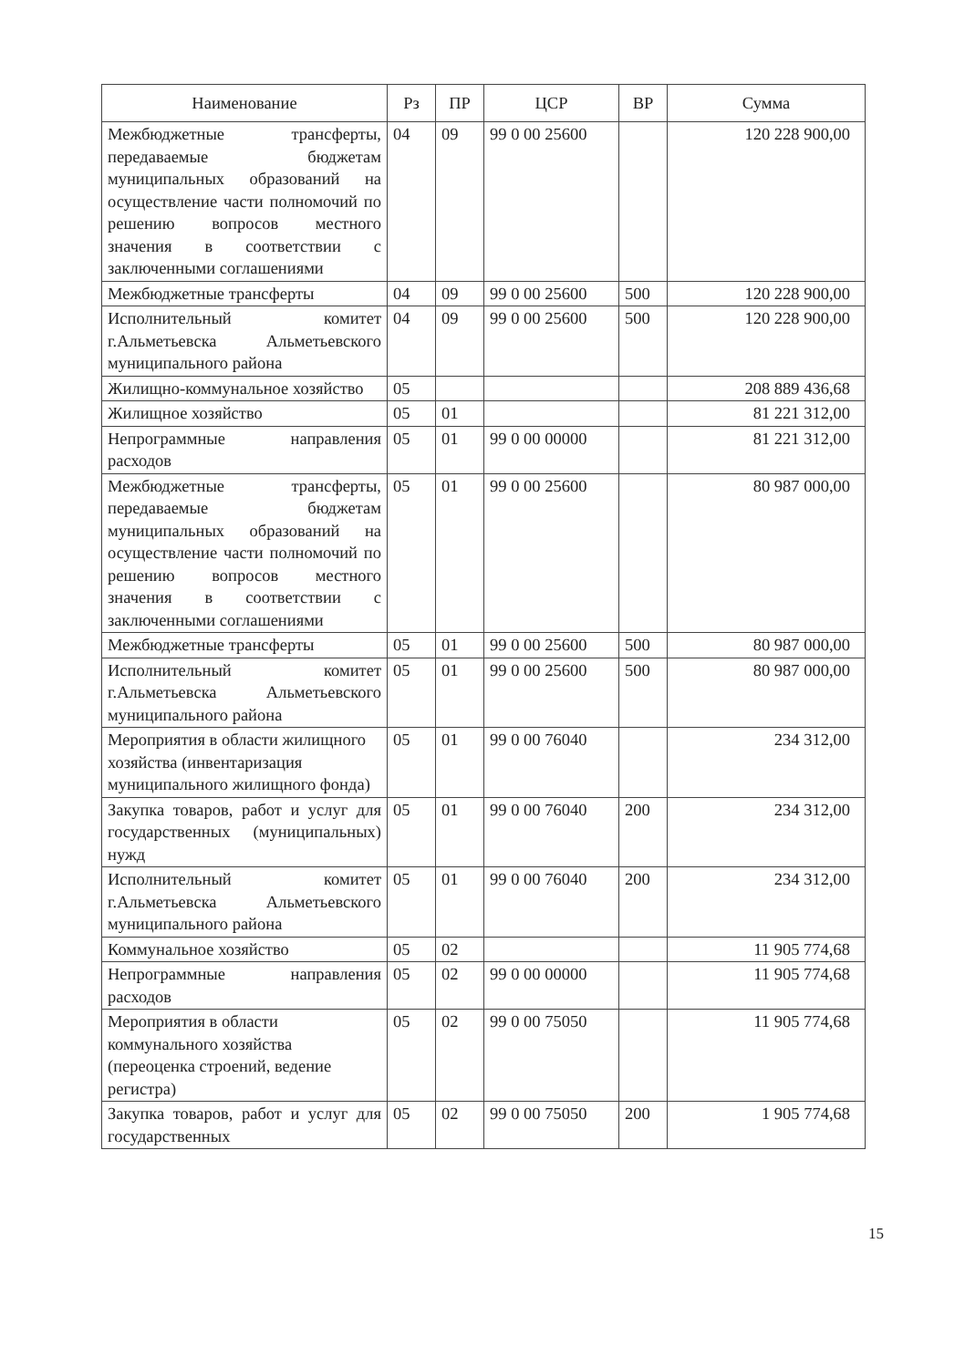| Наименование | Рз | ПР | ЦСР | ВР | Сумма |
| --- | --- | --- | --- | --- | --- |
| Межбюджетные трансферты, передаваемые бюджетам муниципальных образований на осуществление части полномочий по решению вопросов местного значения в соответствии с заключенными соглашениями | 04 | 09 | 99 0 00 25600 | | 120 228 900,00 |
| Межбюджетные трансферты | 04 | 09 | 99 0 00 25600 | 500 | 120 228 900,00 |
| Исполнительный комитет г.Альметьевска Альметьевского муниципального района | 04 | 09 | 99 0 00 25600 | 500 | 120 228 900,00 |
| Жилищно-коммунальное хозяйство | 05 | | | | 208 889 436,68 |
| Жилищное хозяйство | 05 | 01 | | | 81 221 312,00 |
| Непрограммные направления расходов | 05 | 01 | 99 0 00 00000 | | 81 221 312,00 |
| Межбюджетные трансферты, передаваемые бюджетам муниципальных образований на осуществление части полномочий по решению вопросов местного значения в соответствии с заключенными соглашениями | 05 | 01 | 99 0 00 25600 | | 80 987 000,00 |
| Межбюджетные трансферты | 05 | 01 | 99 0 00 25600 | 500 | 80 987 000,00 |
| Исполнительный комитет г.Альметьевска Альметьевского муниципального района | 05 | 01 | 99 0 00 25600 | 500 | 80 987 000,00 |
| Мероприятия в области жилищного хозяйства (инвентаризация муниципального жилищного фонда) | 05 | 01 | 99 0 00 76040 | | 234 312,00 |
| Закупка товаров, работ и услуг для государственных (муниципальных) нужд | 05 | 01 | 99 0 00 76040 | 200 | 234 312,00 |
| Исполнительный комитет г.Альметьевска Альметьевского муниципального района | 05 | 01 | 99 0 00 76040 | 200 | 234 312,00 |
| Коммунальное хозяйство | 05 | 02 | | | 11 905 774,68 |
| Непрограммные направления расходов | 05 | 02 | 99 0 00 00000 | | 11 905 774,68 |
| Мероприятия в области коммунального хозяйства (переоценка строений, ведение регистра) | 05 | 02 | 99 0 00 75050 | | 11 905 774,68 |
| Закупка товаров, работ и услуг для государственных | 05 | 02 | 99 0 00 75050 | 200 | 1 905 774,68 |
15